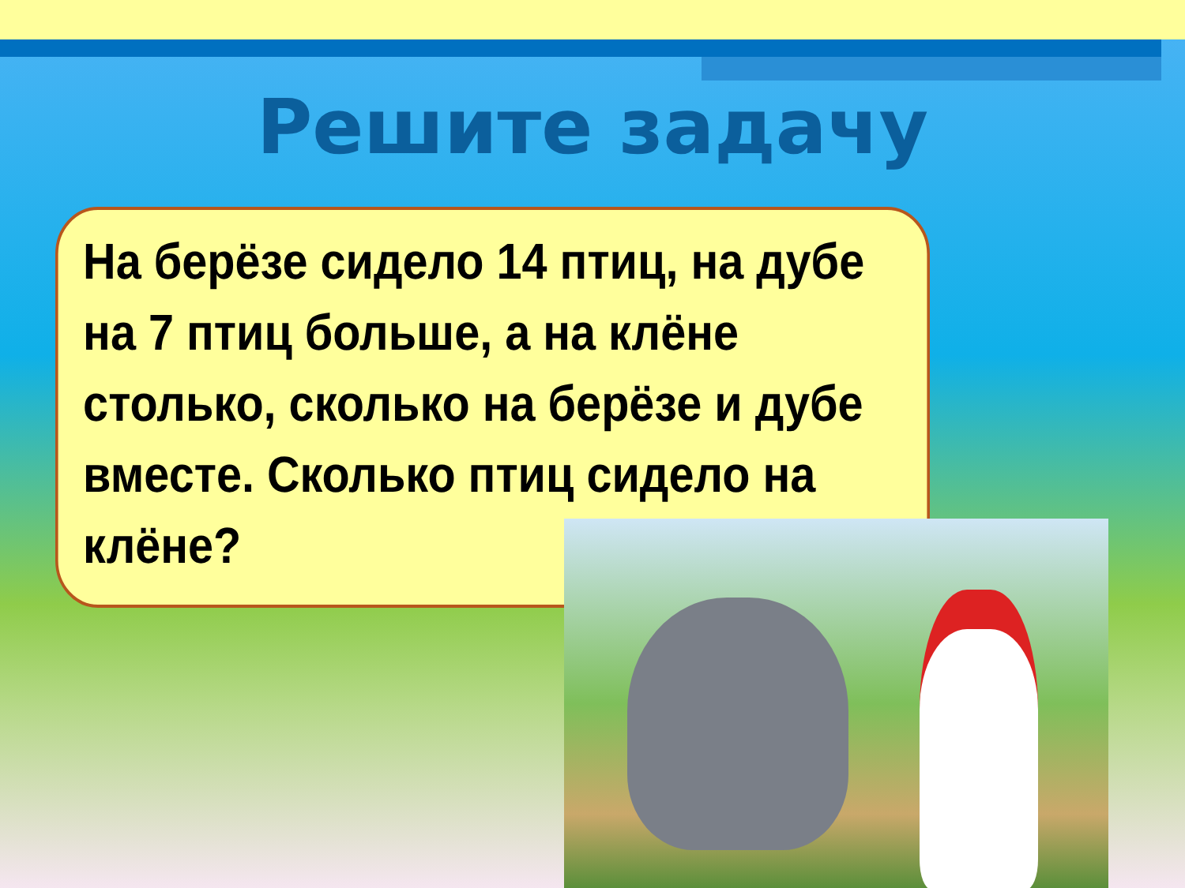Решите задачу
На берёзе сидело 14 птиц, на дубе на 7 птиц больше, а на клёне столько, сколько на берёзе и дубе вместе. Сколько птиц сидело на клёне?